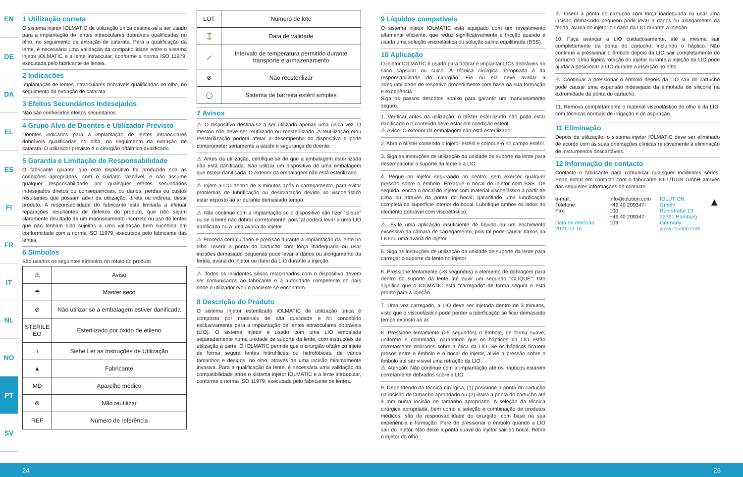EN
DE
DA
EL
ES
FI
FR
IT
NL
NO
PT
SV
1 Utilização correta
O sistema injetor IOLMATIC de utilização única destina-se a ser usado para a implantação de lentes intraoculares dobráveis qualificadas no olho, no seguimento da extração de catarata. Para a qualificação da lente, é necessária uma validação da compatibilidade entre o sistema injetor IOLMATIC e a lente intraocular, conforme a norma ISO 11979, executada pelo fabricante de lentes.
2 Indicações
Implantação de lentes intraoculares dobráveis qualificadas no olho, no seguimento da extração de catarata.
3 Efeitos Secundários Indesejados
Não são conhecidos efeitos secundários.
4 Grupo Alvo de Doentes e Utilizador Previsto
Doentes indicados para a implantação de lentes intraoculares dobráveis qualificadas no olho, no seguimento da extração de catarata. O utilizador previsto é o cirurgião oftálmico qualificado.
5 Garantia e Limitação de Responsabilidade
O fabricante garante que este dispositivo foi produzido sob as condições apropriadas, com o cuidado razoável, e não assume qualquer responsabilidade por quaisquer efeitos secundários indesejados diretos ou consequenciais, ou danos, perdas ou custos resultantes que possam advir da utilização, direta ou indireta, deste produto. A responsabilidade do fabricante está limitada a efetuar reparações resultantes de defeitos do produto, que não sejam claramente resultado de um manuseamento incorreto ou uso de lentes que não tenham sido sujeitas a uma validação bem sucedida em conformidade com a norma ISO 11979, executada pelo fabricante das lentes.
6 Símbolos
São usados os seguintes símbolos no rótulo do produto.
| ⚠ | Aviso |
| ☂ | Manter seco |
| ⊘ | Não utilizar se a embalagem estiver danificada |
| STERILE EO | Esterilizado por óxido de etileno |
| i | Siehe Ler as Instruções de Utilização |
| ▲ | Fabricante |
| MD | Aparelho médico |
| ⊗ | Não reutilizar |
| REF | Número de referência |
| LOT | Número de lote |
| ⌛ | Data de validade |
| ⟋ | Intervalo de temperatura permitido durante transporte e armazenamento |
| ⊘ | Não reesterilizar |
| ◯ | Sistema de barreira estéril simples |
7 Avisos
⚠ O dispositivo destina-se a ser utilizado apenas uma única vez. O mesmo não deve ser reutilizado ou reesterilizado. A reutilização e/ou reesterilização poderá afetar o desempenho do dispositivo e pode comprometer seriamente a saúde e segurança do doente.
⚠ Antes da utilização, certifique-se de que a embalagem esterilizada não está danificada. Não utilizar um dispositivo de uma embalagem que esteja danificada. O exterior da embalagem não está esterilizado.
⚠ Injete a LIO dentro de 3 minutos após o carregamento, para evitar problemas de lubrificação ou desidratação devido ao viscoelástico estar exposto ao ar durante demasiado tempo.
⚠ Não continue com a implantação se o dispositivo não fizer "clique" ou se a lente não dobrar corretamente, pois tal poderá levar a uma LIO danificada ou a uma avaria do injetor.
⚠ Proceda com cuidado e precisão durante a implantação da lente no olho. Inserir a ponta do cartucho com força inadequada ou usar incisões demasiado pequenas pode levar a danos ou alongamento da ferida, avaria do injetor ou dano da LIO durante a injeção.
⚠ Todos os incidentes sérios relacionados com o dispositivo devem ser comunicados ao fabricante e à autoridade competente do país onde o utilizador e/ou o paciente se encontram.
8 Descrição do Produto
O sistema injetor esterilizado IOLMATIC de utilização única é composto por materiais de alta qualidade e foi concebido exclusivamente para a implantação de lentes intraoculares dobráveis (LIO). O sistema injetor é usado com uma LIO embalada separadamente numa unidade de suporte da lente, com instruções de utilização à parte. O IOLMATIC permite que o cirurgião oftálmico injete de forma segura lentes hidrofílicas ou hidrofóbicas, de vários tamanhos e designs, no olho, através de uma incisão minimamente invasiva. Para a qualificação da lente, é necessária uma validação da compatibilidade entre o sistema injetor IOLMATIC e a lente intraocular, conforme a norma ISO 11979, executada pelo fabricante de lentes.
9 Líquidos compatíveis
O sistema injetor IOLMATIC está equipado com um revestimento altamente eficiente, que reduz significativamente a fricção quando é usada uma solução viscoelástica ou solução salina equilibrada (BSS).
10 Aplicação
O injetor IOLMATIC é usado para dobrar e implantar LIOs dobráveis no saco capsular ou sulco. A técnica cirúrgica apropriada é da responsabilidade do cirurgião. Ele ou ela deve avaliar a adequabilidade do respetivo procedimento com base na sua formação e experiência.
Siga os passos descritos abaixo para garantir um manuseamento seguro.
1. Verificar antes da utilização: o blíster esterilizado não pode estar danificado e o conteúdo deve estar em condição estéril.
⚠ Aviso: O exterior da embalagem não está esterilizado.
2. Abra o blíster contendo o injetor estéril e coloque-o no campo estéril.
3. Siga as instruções de utilização da unidade de suporte da lente para desempacotar o suporte da lente e a LIO.
4. Pegue no injetor segurando no centro, sem exercer qualquer pressão sobre o êmbolo. Enxague o bocal do injetor com BSS. De seguida, encha o bocal do injetor com material viscoelástico a partir de cima ou através da ponta do bocal, garantindo uma lubrificação completa da superfície interior do bocal. Lubrifique ambos os lados do elemento dobrável com viscoelástico.
⚠ Evite uma aplicação insuficiente de líquido ou um enchimento excessivo da câmara de carregamento, pois tal pode causar danos na LIO ou uma avaria do injetor.
5. Siga as instruções de utilização da unidade de suporte da lente para carregar o suporte da lente no injetor.
6. Pressione lentamente (>3 segundos) o elemento de dobragem para dentro do suporte da lente até ouvir um segundo "CLIQUE". Isto significa que o IOLMATIC está "carregado" de forma segura e está pronto para a injeção.
7. Uma vez carregado, a LIO deve ser injetada dentro de 3 minutos, visto que o viscoelástico pode perder a lubrificação se ficar demasiado tempo exposto ao ar.
8. Pressione lentamente (>5 segundos) o êmbolo, de forma suave, uniforme e controlada, garantindo que os hápticos da LIO estão corretamente dobrados sobre a ótica da LIO. Se os hápticos ficarem presos entre o êmbolo e o bocal do injetor, alivie a pressão sobre o êmbolo até ser visível uma retração da LIO.
⚠ Atenção: Não continue com a implantação até os hápticos estarem corretamente dobrados sobre a LIO.
9. Dependendo da técnica cirúrgica, (1) posicione a ponta do cartucho na incisão de tamanho apropriado ou (2) insira a ponta do cartucho até 4 mm numa incisão de tamanho apropriado. A seleção da técnica cirúrgica apropriada, bem como a seleção e combinação de produtos médicos, são da responsabilidade do cirurgião, com base na sua experiência e formação. Pare de pressionar o êmbolo quando a LIO sair do injetor. Não deixe a ponta suave do injetor sair do bocal. Retire o injetor do olho.
⚠ Inserir a ponta do cartucho com força inadequada ou usar uma incisão demasiado pequeno pode levar a danos ou alongamento da ferida, avaria do injetor ou dano da LIO durante a injeção.
10. Faça avançar a LIO cuidadosamente, até a mesma sair completamente da ponta do cartucho, incluindo o háptico. Não continue a pressionar o êmbolo depois da LIO sair completamente do cartucho. Uma ligeira rotação do injetor durante a injeção da LIO pode ajudar a posicionar a LIO durante a inserção no olho.
⚠ Continuar a pressionar o êmbolo depois da LIO sair do cartucho pode causar uma expansão indesejada da almofada de silicone na extremidade da ponta do cartucho.
11. Remova completamente o material viscoelástico do olho e da LIO, com técnicas normais de irrigação e de aspiração.
11 Eliminação
Depois da utilização, o sistema injetor IOLMATIC deve ser eliminado de acordo com as suas orientações clínicas relativamente à eliminação de instrumentos descartáveis.
12 Informação de contacto
Contacte o fabricante para comunicar quaisquer incidentes sérios. Pode entrar em contacto com o fabricante IOLUTION GmbH através das seguintes informações de contacto:
e-mail:
Telefone:
Fax:
Data de emissão: 2021-03-16
info@iolution.com
+49 40 209347-100
+49 40 209347-109
IOLUTION GmbH
Ruhrstraße 13
22761 Hamburg,
Germany
www.iolution.com
▲
24 25